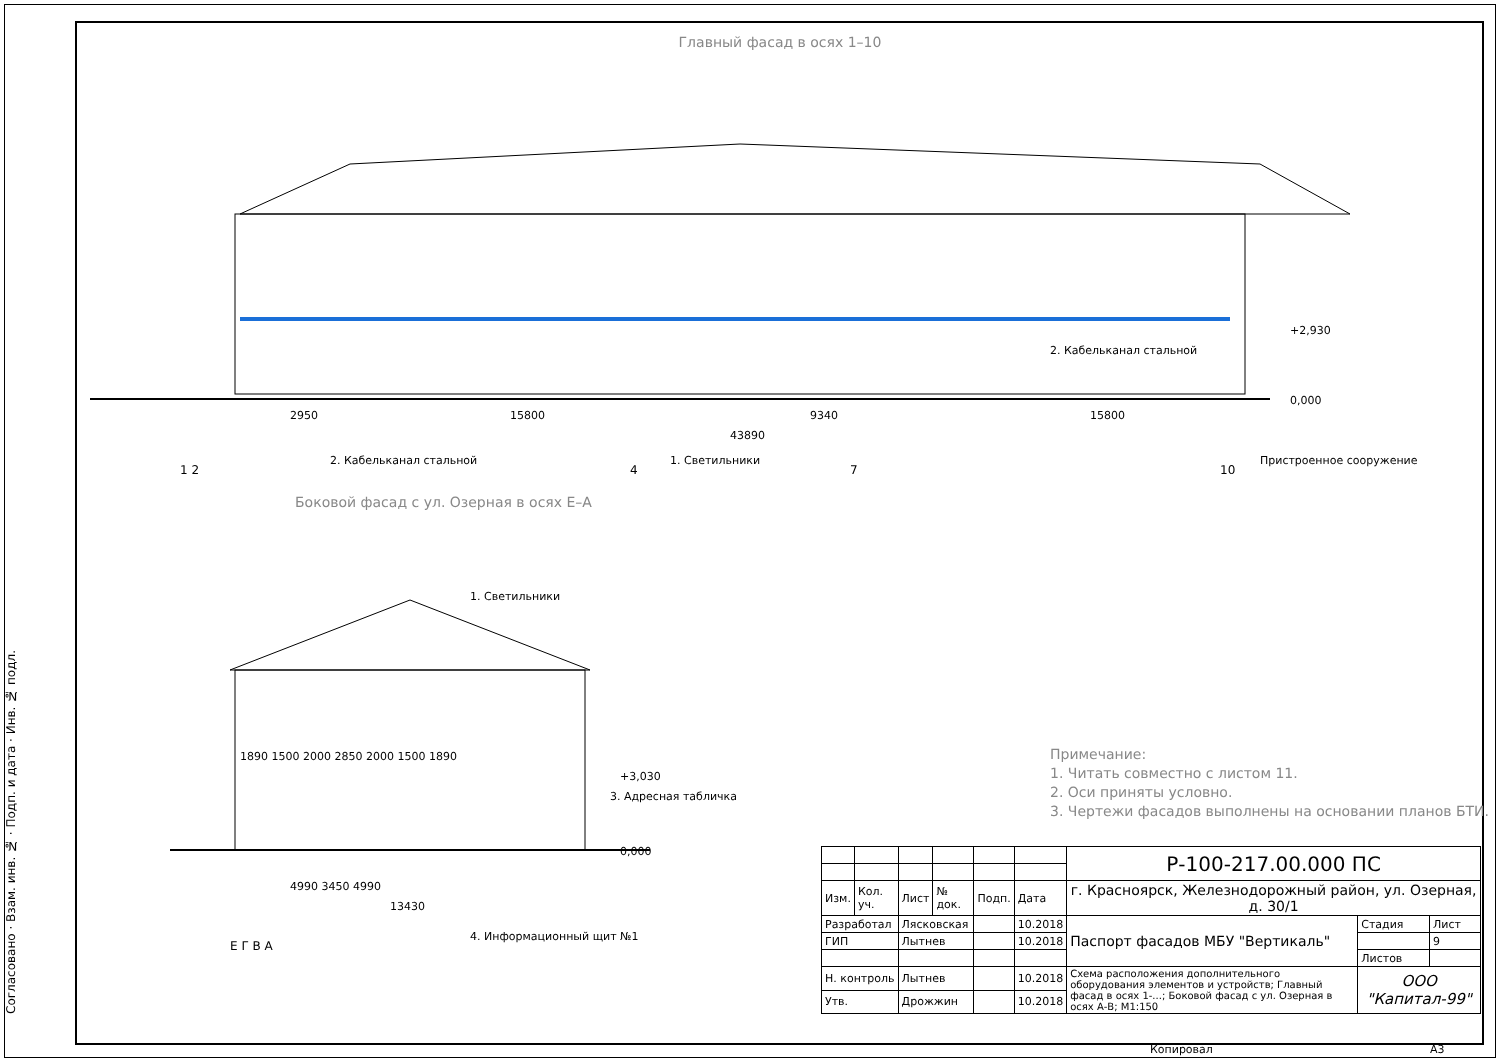Главный фасад в осях 1–10
2950
15800
9340
15800
43890
2. Кабельканал стальной
1. Светильники
Пристроенное сооружение
2. Кабельканал стальной
+2,930
0,000
1 2
4
7
10
Боковой фасад с ул. Озерная в осях Е–А
1. Светильники
1890 1500 2000 2850 2000 1500 1890
4990 3450 4990
13430
+3,030
3. Адресная табличка
0,000
Е Г В А
4. Информационный щит №1
Примечание:
1. Читать совместно с листом 11.
2. Оси приняты условно.
3. Чертежи фасадов выполнены на основании планов БТИ.
Согласовано · Взам. инв. № · Подп. и дата · Инв. № подл.
| | | | | | | Р-100-217.00.000 ПС | | |
| Изм. | Кол. уч. | Лист | № док. | Подп. | Дата | г. Красноярск, Железнодорожный район, ул. Озерная, д. 30/1 | | |
| Разработал | | Лясковская | | | 10.2018 | Паспорт фасадов МБУ "Вертикаль" | Стадия | Лист |
| ГИП | | Лытнев | | | 10.2018 | | | 9 |
| | | | | | | | Листов | |
| Н. контроль | | Лытнев | | | 10.2018 | Схема расположения дополнительного оборудования элементов и устройств; Главный фасад в осях 1-...; Боковой фасад с ул. Озерная в осях А-В; М1:150 | ООО "Капитал-99" | |
| Утв. | | Дрожжин | | | 10.2018 | | | |
Копировал А3